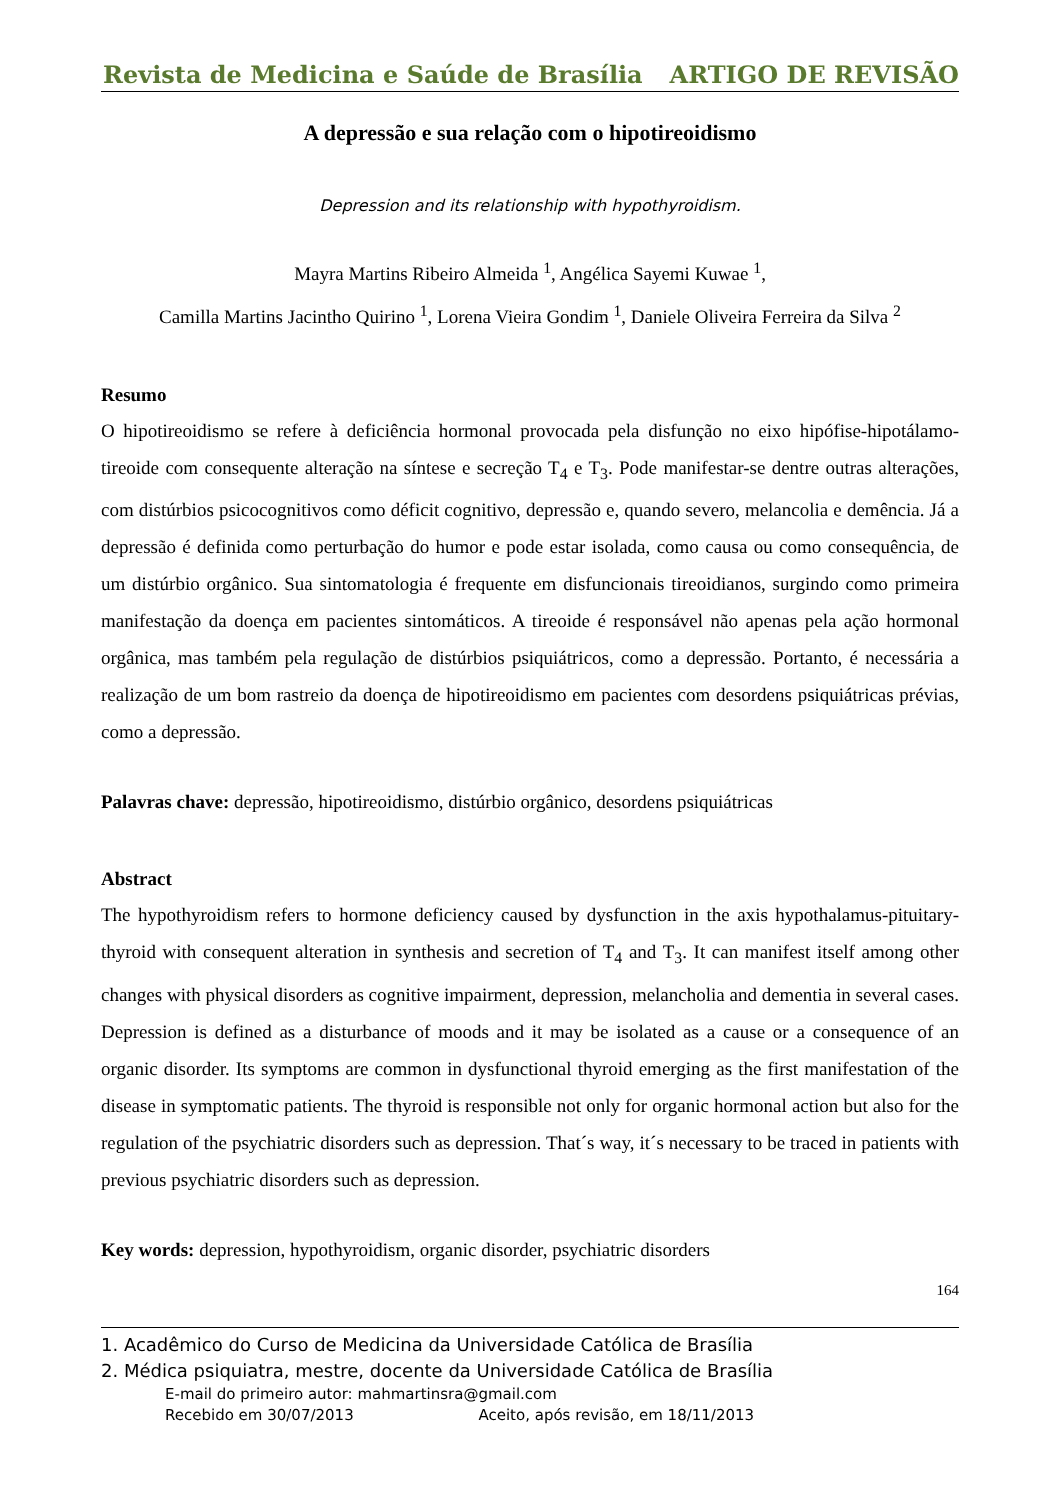Revista de Medicina e Saúde de Brasília ARTIGO DE REVISÃO
A depressão e sua relação com o hipotireoidismo
Depression and its relationship with hypothyroidism.
Mayra Martins Ribeiro Almeida <sup>1</sup>, Angélica Sayemi Kuwae <sup>1</sup>,
Camilla Martins Jacintho Quirino <sup>1</sup>, Lorena Vieira Gondim <sup>1</sup>, Daniele Oliveira Ferreira da Silva <sup>2</sup>
Resumo
O hipotireoidismo se refere à deficiência hormonal provocada pela disfunção no eixo hipófise-hipotálamo-tireoide com consequente alteração na síntese e secreção T<sub>4</sub> e T<sub>3</sub>. Pode manifestar-se dentre outras alterações, com distúrbios psicocognitivos como déficit cognitivo, depressão e, quando severo, melancolia e demência. Já a depressão é definida como perturbação do humor e pode estar isolada, como causa ou como consequência, de um distúrbio orgânico. Sua sintomatologia é frequente em disfuncionais tireoidianos, surgindo como primeira manifestação da doença em pacientes sintomáticos. A tireoide é responsável não apenas pela ação hormonal orgânica, mas também pela regulação de distúrbios psiquiátricos, como a depressão. Portanto, é necessária a realização de um bom rastreio da doença de hipotireoidismo em pacientes com desordens psiquiátricas prévias, como a depressão.
Palavras chave: depressão, hipotireoidismo, distúrbio orgânico, desordens psiquiátricas
Abstract
The hypothyroidism refers to hormone deficiency caused by dysfunction in the axis hypothalamus-pituitary-thyroid with consequent alteration in synthesis and secretion of T<sub>4</sub> and T<sub>3</sub>. It can manifest itself among other changes with physical disorders as cognitive impairment, depression, melancholia and dementia in several cases. Depression is defined as a disturbance of moods and it may be isolated as a cause or a consequence of an organic disorder. Its symptoms are common in dysfunctional thyroid emerging as the first manifestation of the disease in symptomatic patients. The thyroid is responsible not only for organic hormonal action but also for the regulation of the psychiatric disorders such as depression. That´s way, it´s necessary to be traced in patients with previous psychiatric disorders such as depression.
Key words: depression, hypothyroidism, organic disorder, psychiatric disorders
164
1. Acadêmico do Curso de Medicina da Universidade Católica de Brasília
2. Médica psiquiatra, mestre, docente da Universidade Católica de Brasília
E-mail do primeiro autor: mahmartinsra@gmail.com
Recebido em 30/07/2013 Aceito, após revisão, em 18/11/2013